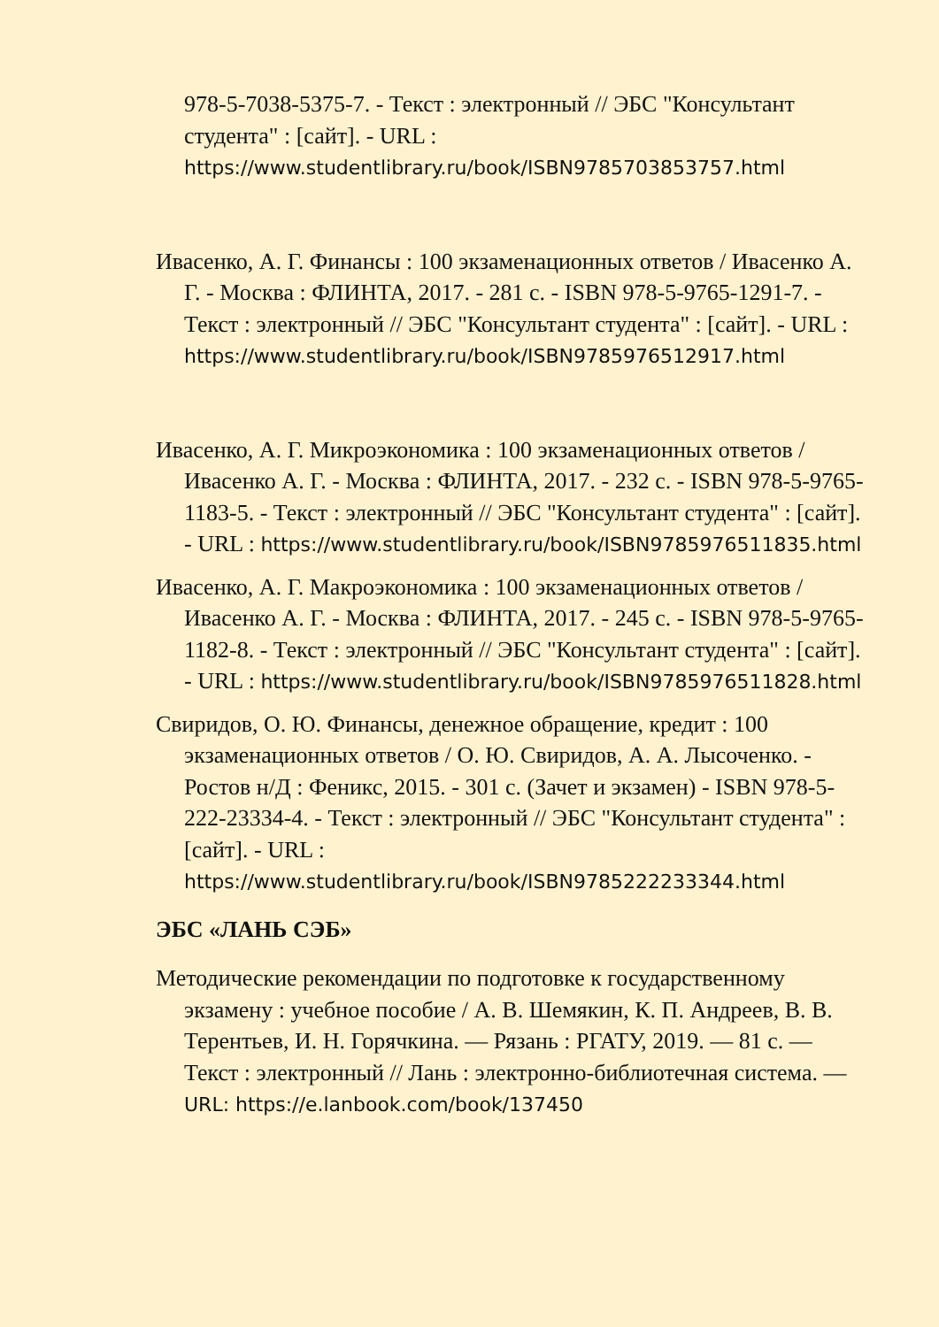978-5-7038-5375-7. - Текст : электронный // ЭБС "Консультант студента" : [сайт]. - URL : https://www.studentlibrary.ru/book/ISBN9785703853757.html
Ивасенко, А. Г. Финансы : 100 экзаменационных ответов / Ивасенко А. Г. - Москва : ФЛИНТА, 2017. - 281 с. - ISBN 978-5-9765-1291-7. - Текст : электронный // ЭБС "Консультант студента" : [сайт]. - URL : https://www.studentlibrary.ru/book/ISBN9785976512917.html
Ивасенко, А. Г. Микроэкономика : 100 экзаменационных ответов / Ивасенко А. Г. - Москва : ФЛИНТА, 2017. - 232 с. - ISBN 978-5-9765-1183-5. - Текст : электронный // ЭБС "Консультант студента" : [сайт]. - URL : https://www.studentlibrary.ru/book/ISBN9785976511835.html
Ивасенко, А. Г. Макроэкономика : 100 экзаменационных ответов / Ивасенко А. Г. - Москва : ФЛИНТА, 2017. - 245 с. - ISBN 978-5-9765-1182-8. - Текст : электронный // ЭБС "Консультант студента" : [сайт]. - URL : https://www.studentlibrary.ru/book/ISBN9785976511828.html
Свиридов, О. Ю. Финансы, денежное обращение, кредит : 100 экзаменационных ответов / О. Ю. Свиридов, А. А. Лысоченко. - Ростов н/Д : Феникс, 2015. - 301 с. (Зачет и экзамен) - ISBN 978-5-222-23334-4. - Текст : электронный // ЭБС "Консультант студента" : [сайт]. - URL : https://www.studentlibrary.ru/book/ISBN9785222233344.html
ЭБС «ЛАНЬ СЭБ»
Методические рекомендации по подготовке к государственному экзамену : учебное пособие / А. В. Шемякин, К. П. Андреев, В. В. Терентьев, И. Н. Горячкина. — Рязань : РГАТУ, 2019. — 81 с. — Текст : электронный // Лань : электронно-библиотечная система. — URL: https://e.lanbook.com/book/137450